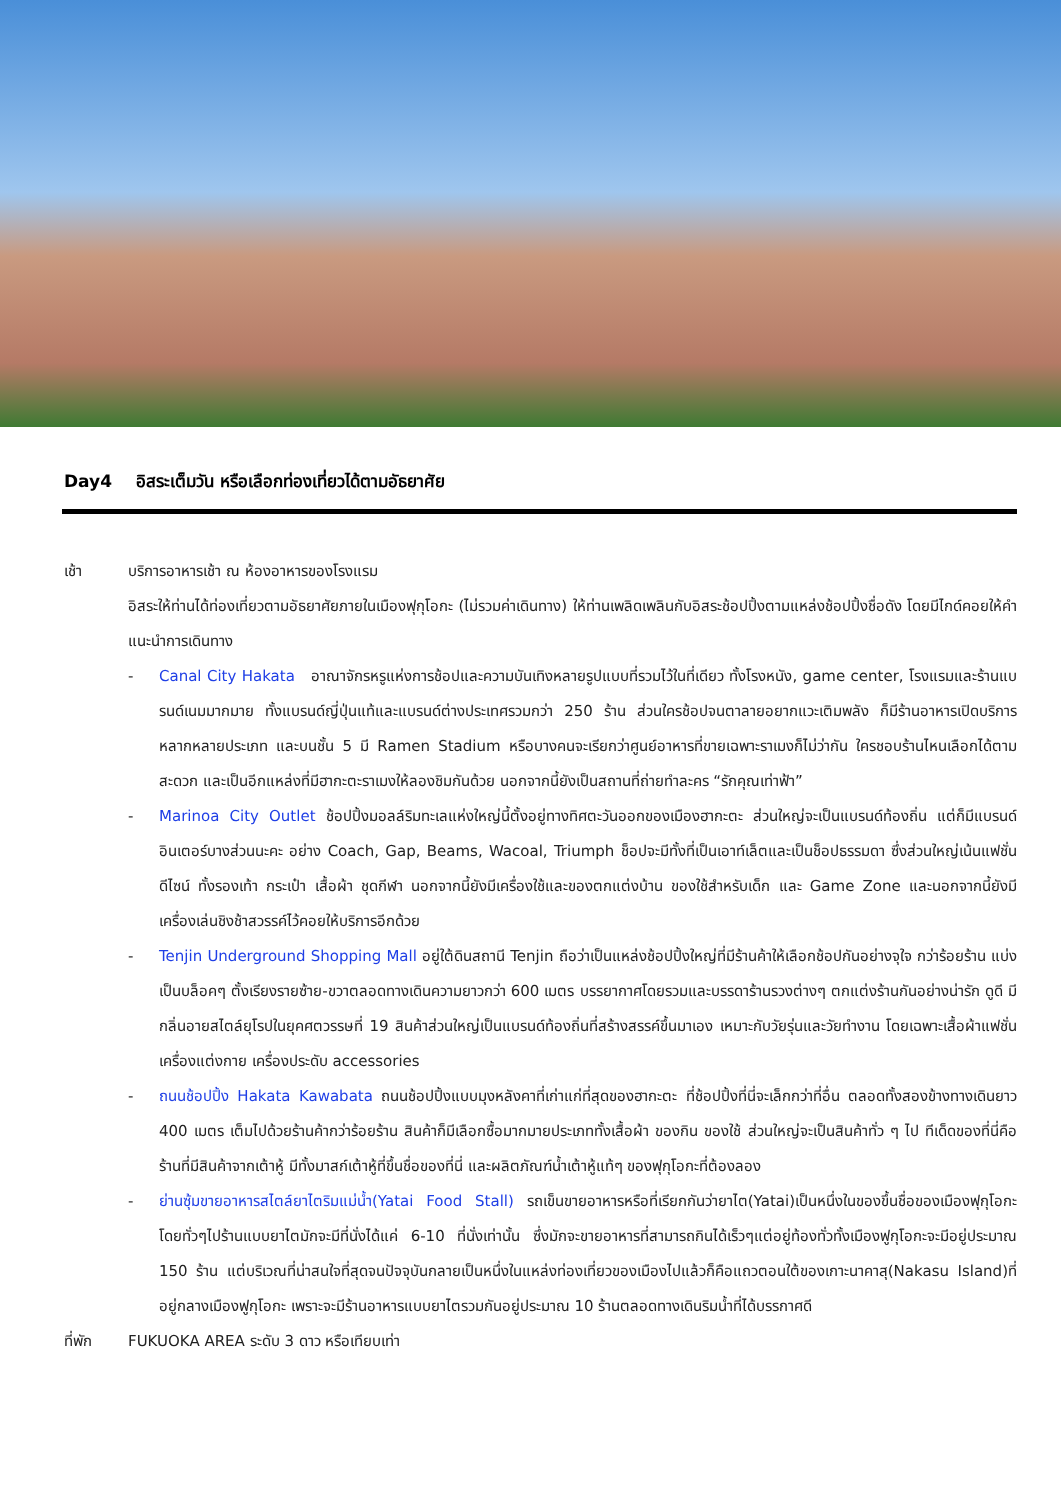Day4 อิสระเต็มวัน หรือเลือกท่องเที่ยวได้ตามอัธยาศัย
เช้า บริการอาหารเช้า ณ ห้องอาหารของโรงแรม
อิสระให้ท่านได้ท่องเที่ยวตามอัธยาศัยภายในเมืองฟุกุโอกะ (ไม่รวมค่าเดินทาง) ให้ท่านเพลิดเพลินกับอิสระช้อปปิ้งตามแหล่งช้อปปิ้งชื่อดัง โดยมีไกด์คอยให้คำแนะนำการเดินทาง
- Canal City Hakata อาณาจักรหรูแห่งการช้อปและความบันเทิงหลายรูปแบบที่รวมไว้ในที่เดียว ทั้งโรงหนัง, game center, โรงแรมและร้านแบรนด์เนมมากมาย ทั้งแบรนด์ญี่ปุ่นแท้และแบรนด์ต่างประเทศรวมกว่า 250 ร้าน ส่วนใครช้อปจนตาลายอยากแวะเติมพลัง ก็มีร้านอาหารเปิดบริการหลากหลายประเภท และบนชั้น 5 มี Ramen Stadium หรือบางคนจะเรียกว่าศูนย์อาหารที่ขายเฉพาะราเมงก็ไม่ว่ากัน ใครชอบร้านไหนเลือกได้ตามสะดวก และเป็นอีกแหล่งที่มีฮากะตะราเมงให้ลองชิมกันด้วย นอกจากนี้ยังเป็นสถานที่ถ่ายทำละคร “รักคุณเท่าฟ้า”
- Marinoa City Outlet ช้อปปิ้งมอลล์ริมทะเลแห่งใหญ่นี้ตั้งอยู่ทางทิศตะวันออกของเมืองฮากะตะ ส่วนใหญ่จะเป็นแบรนด์ท้องถิ่น แต่ก็มีแบรนด์อินเตอร์บางส่วนนะคะ อย่าง Coach, Gap, Beams, Wacoal, Triumph ช็อปจะมีทั้งที่เป็นเอาท์เล็ตและเป็นช็อปธรรมดา ซึ่งส่วนใหญ่เน้นแฟชั่นดีไซน์ ทั้งรองเท้า กระเป๋า เสื้อผ้า ชุดกีฬา นอกจากนี้ยังมีเครื่องใช้และของตกแต่งบ้าน ของใช้สำหรับเด็ก และ Game Zone และนอกจากนี้ยังมีเครื่องเล่นชิงช้าสวรรค์ไว้คอยให้บริการอีกด้วย
- Tenjin Underground Shopping Mall อยู่ใต้ดินสถานี Tenjin ถือว่าเป็นแหล่งช้อปปิ้งใหญ่ที่มีร้านค้าให้เลือกช้อปกันอย่างจุใจ กว่าร้อยร้าน แบ่งเป็นบล็อคๆ ตั้งเรียงรายซ้าย-ขวาตลอดทางเดินความยาวกว่า 600 เมตร บรรยากาศโดยรวมและบรรดาร้านรวงต่างๆ ตกแต่งร้านกันอย่างน่ารัก ดูดี มีกลิ่นอายสไตล์ยุโรปในยุคศตวรรษที่ 19 สินค้าส่วนใหญ่เป็นแบรนด์ท้องถิ่นที่สร้างสรรค์ขึ้นมาเอง เหมาะกับวัยรุ่นและวัยทำงาน โดยเฉพาะเสื้อผ้าแฟชั่น เครื่องแต่งกาย เครื่องประดับ accessories
- ถนนช้อปปิ้ง Hakata Kawabata ถนนช้อปปิ้งแบบมุงหลังคาที่เก่าแก่ที่สุดของฮากะตะ ที่ช้อปปิ้งที่นี่จะเล็กกว่าที่อื่น ตลอดทั้งสองข้างทางเดินยาว 400 เมตร เต็มไปด้วยร้านค้ากว่าร้อยร้าน สินค้าก็มีเลือกซื้อมากมายประเภททั้งเสื้อผ้า ของกิน ของใช้ ส่วนใหญ่จะเป็นสินค้าทั่ว ๆ ไป ทีเด็ดของที่นี่คือร้านที่มีสินค้าจากเต้าหู้ มีทั้งมาสก์เต้าหู้ที่ขึ้นชื่อของที่นี่ และผลิตภัณฑ์น้ำเต้าหู้แท้ๆ ของฟุกุโอกะที่ต้องลอง
- ย่านซุ้มขายอาหารสไตล์ยาไตริมแม่น้ำ(Yatai Food Stall) รถเข็นขายอาหารหรือที่เรียกกันว่ายาไต(Yatai)เป็นหนึ่งในของขึ้นชื่อของเมืองฟุกุโอกะ โดยทั่วๆไปร้านแบบยาไตมักจะมีที่นั่งได้แค่ 6-10 ที่นั่งเท่านั้น ซึ่งมักจะขายอาหารที่สามารถกินได้เร็วๆแต่อยู่ท้องทั่วทั้งเมืองฟูกุโอกะจะมีอยู่ประมาณ 150 ร้าน แต่บริเวณที่น่าสนใจที่สุดจนปัจจุบันกลายเป็นหนึ่งในแหล่งท่องเที่ยวของเมืองไปแล้วก็คือแถวตอนใต้ของเกาะนาคาสุ(Nakasu Island)ที่อยู่กลางเมืองฟูกุโอกะ เพราะจะมีร้านอาหารแบบยาไตรวมกันอยู่ประมาณ 10 ร้านตลอดทางเดินริมน้ำที่ได้บรรกาศดี
ที่พัก FUKUOKA AREA ระดับ 3 ดาว หรือเทียบเท่า